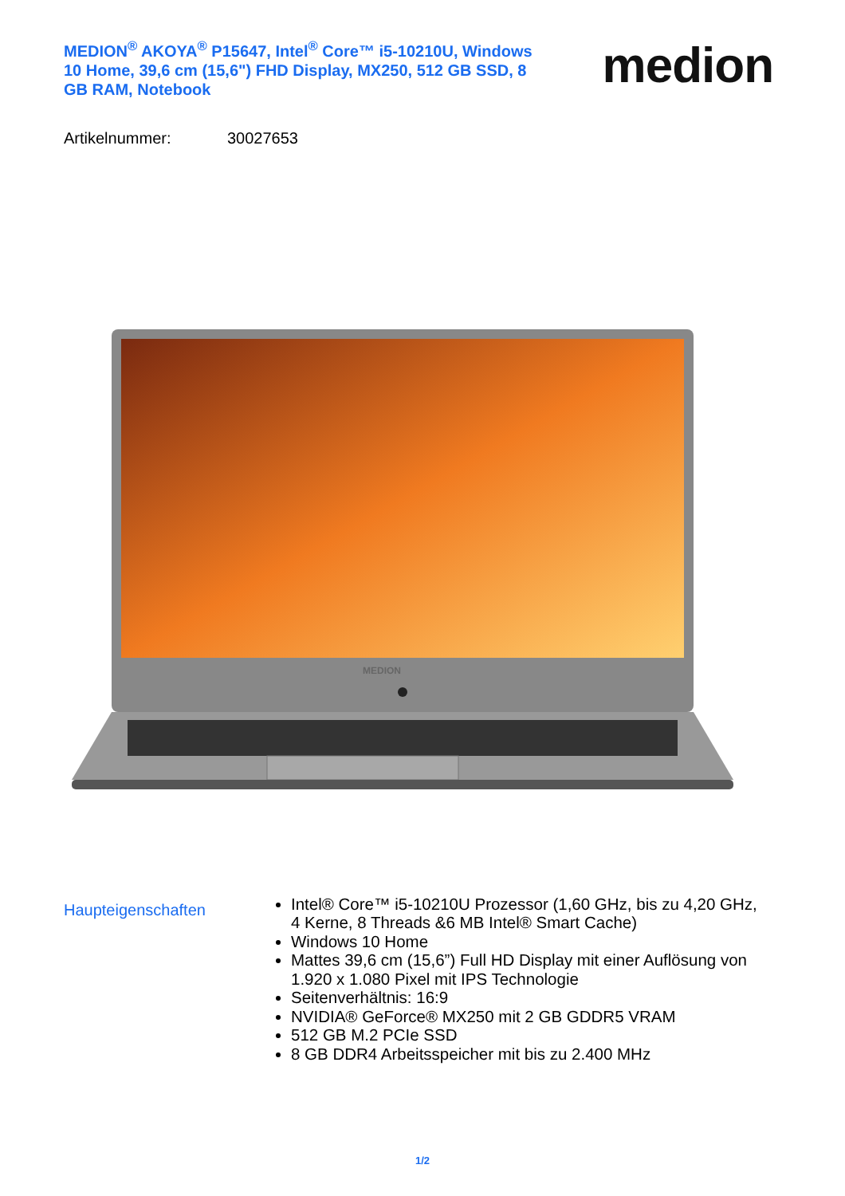MEDION<sup>®</sup> AKOYA<sup>®</sup> P15647, Intel<sup>®</sup> Core™ i5-10210U, Windows 10 Home, 39,6 cm (15,6") FHD Display, MX250, 512 GB SSD, 8 GB RAM, Notebook
medion
Artikelnummer: 30027653
MEDION
Haupteigenschaften
Intel® Core™ i5-10210U Prozessor (1,60 GHz, bis zu 4,20 GHz, 4 Kerne, 8 Threads &6 MB Intel® Smart Cache)
Windows 10 Home
Mattes 39,6 cm (15,6”) Full HD Display mit einer Auflösung von 1.920 x 1.080 Pixel mit IPS Technologie
Seitenverhältnis: 16:9
NVIDIA® GeForce® MX250 mit 2 GB GDDR5 VRAM
512 GB M.2 PCIe SSD
8 GB DDR4 Arbeitsspeicher mit bis zu 2.400 MHz
1/2